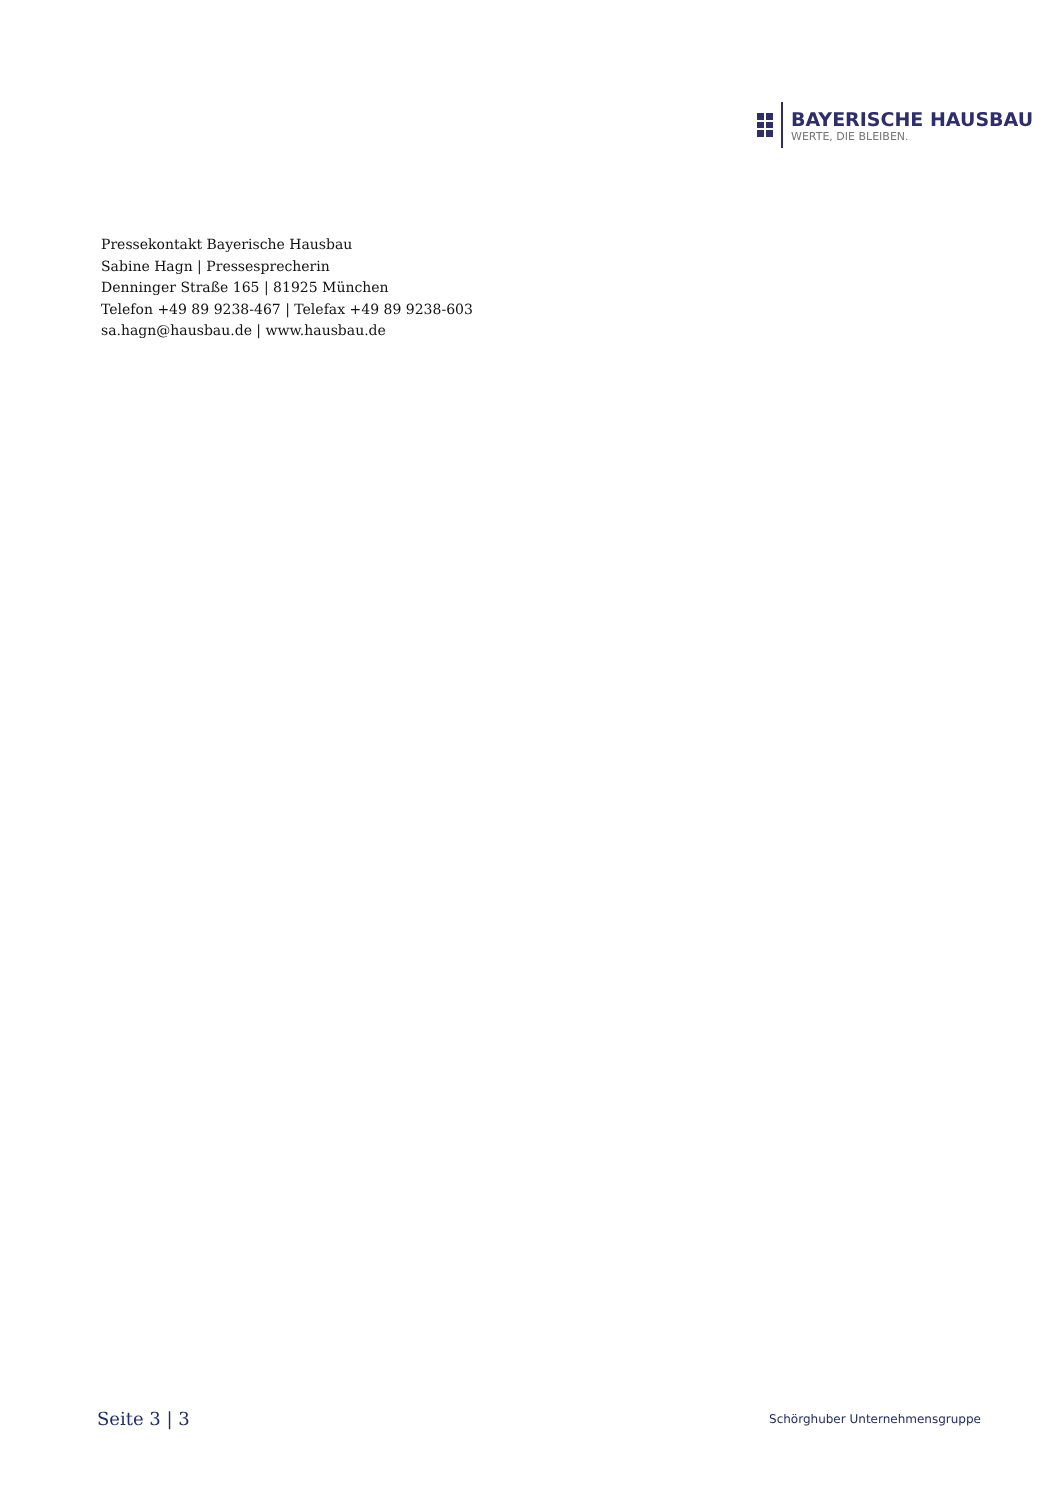BAYERISCHE HAUSBAU
WERTE, DIE BLEIBEN.
Pressekontakt Bayerische Hausbau
Sabine Hagn | Pressesprecherin
Denninger Straße 165 | 81925 München
Telefon +49 89 9238-467 | Telefax +49 89 9238-603
sa.hagn@hausbau.de | www.hausbau.de
Seite 3 | 3 Schörghuber Unternehmensgruppe